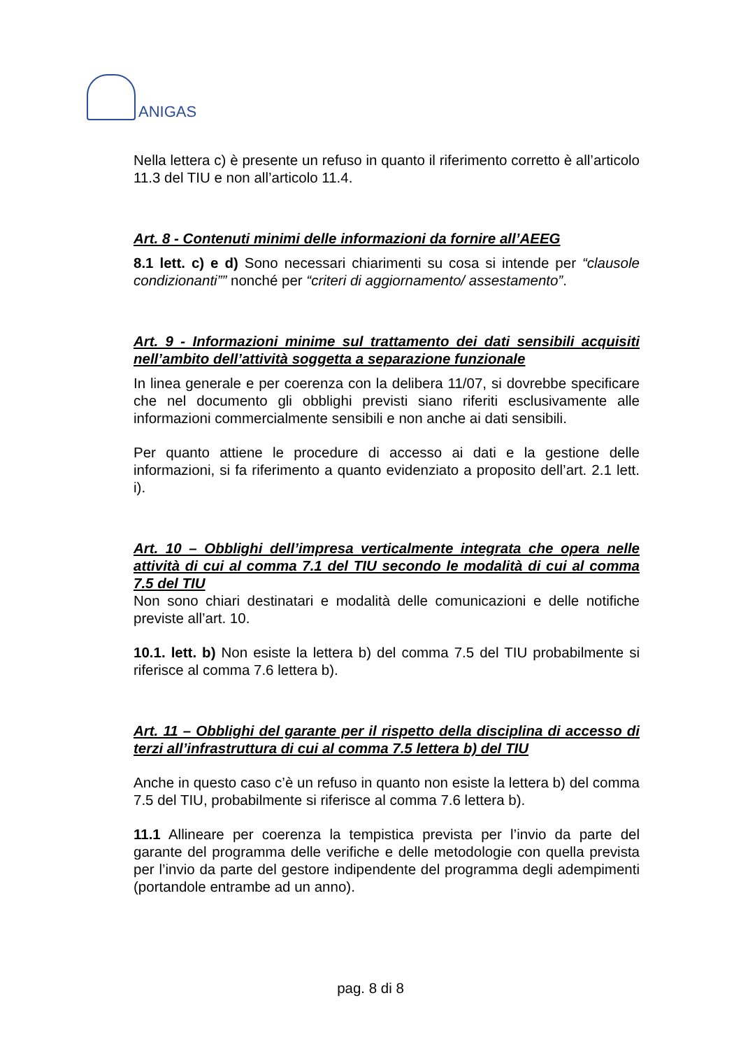ANIGAS
Nella lettera c) è presente un refuso in quanto il riferimento corretto è all’articolo 11.3 del TIU e non all’articolo 11.4.
Art. 8 - Contenuti minimi delle informazioni da fornire all’AEEG
8.1 lett. c) e d) Sono necessari chiarimenti su cosa si intende per “clausole condizionanti”” nonché per “criteri di aggiornamento/ assestamento”.
Art. 9 - Informazioni minime sul trattamento dei dati sensibili acquisiti nell’ambito dell’attività soggetta a separazione funzionale
In linea generale e per coerenza con la delibera 11/07, si dovrebbe specificare che nel documento gli obblighi previsti siano riferiti esclusivamente alle informazioni commercialmente sensibili e non anche ai dati sensibili.
Per quanto attiene le procedure di accesso ai dati e la gestione delle informazioni, si fa riferimento a quanto evidenziato a proposito dell’art. 2.1 lett. i).
Art. 10 – Obblighi dell’impresa verticalmente integrata che opera nelle attività di cui al comma 7.1 del TIU secondo le modalità di cui al comma 7.5 del TIU
Non sono chiari destinatari e modalità delle comunicazioni e delle notifiche previste all’art. 10.
10.1. lett. b) Non esiste la lettera b) del comma 7.5 del TIU probabilmente si riferisce al comma 7.6 lettera b).
Art. 11 – Obblighi del garante per il rispetto della disciplina di accesso di terzi all’infrastruttura di cui al comma 7.5 lettera b) del TIU
Anche in questo caso c’è un refuso in quanto non esiste la lettera b) del comma 7.5 del TIU, probabilmente si riferisce al comma 7.6 lettera b).
11.1 Allineare per coerenza la tempistica prevista per l’invio da parte del garante del programma delle verifiche e delle metodologie con quella prevista per l’invio da parte del gestore indipendente del programma degli adempimenti (portandole entrambe ad un anno).
pag. 8 di 8